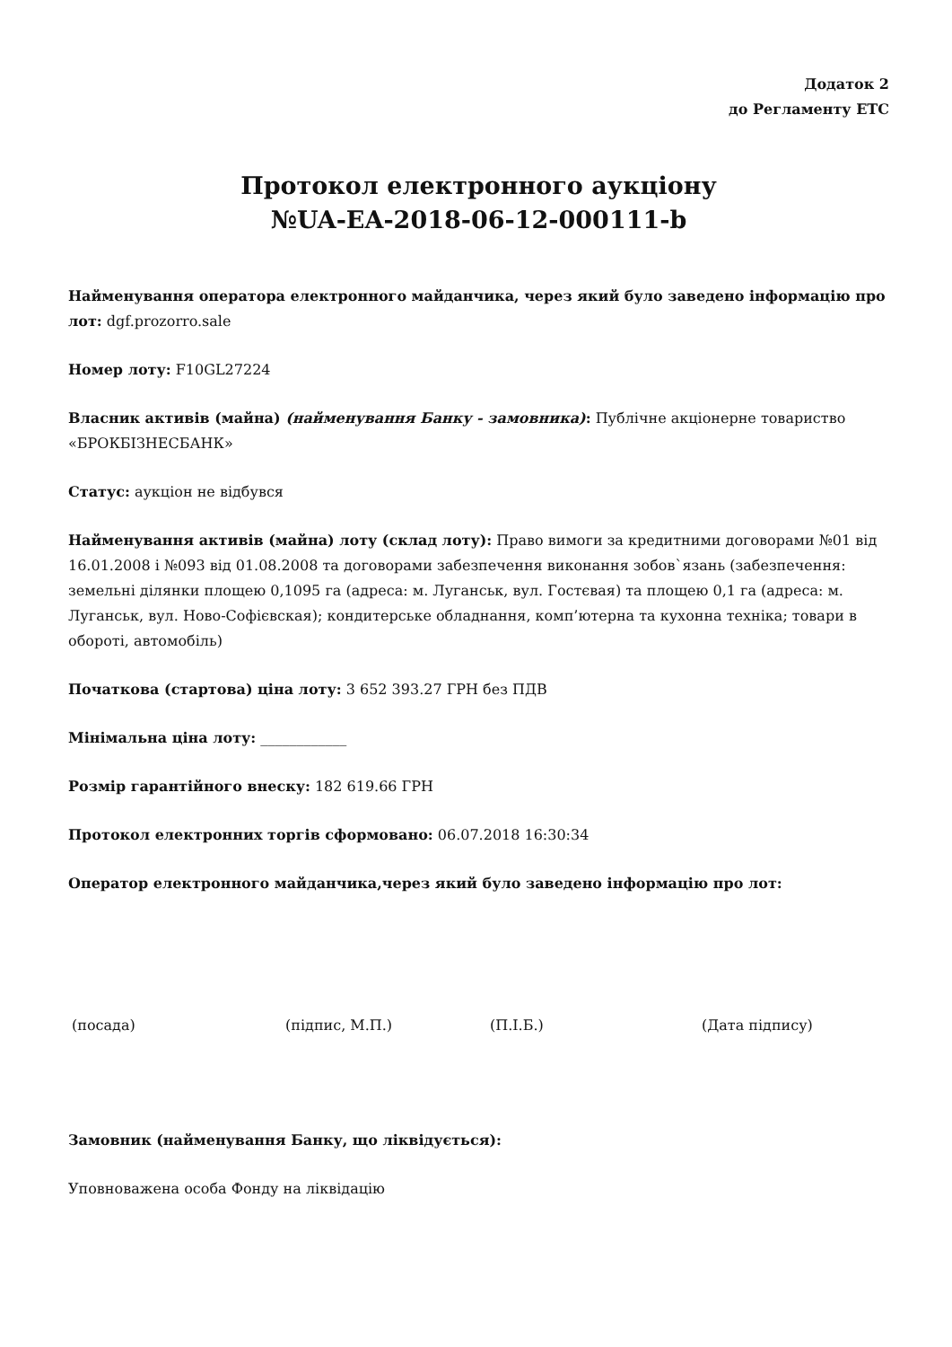Додаток 2
до Регламенту ЕТС
Протокол електронного аукціону
№UA-EA-2018-06-12-000111-b
Найменування оператора електронного майданчика, через який було заведено інформацію про лот: dgf.prozorro.sale
Номер лоту: F10GL27224
Власник активів (майна) (найменування Банку - замовника): Публічне акціонерне товариство «БРОКБІЗНЕСБАНК»
Статус: аукціон не відбувся
Найменування активів (майна) лоту (склад лоту): Право вимоги за кредитними договорами №01 від 16.01.2008 і №093 від 01.08.2008 та договорами забезпечення виконання зобов`язань (забезпечення: земельні ділянки площею 0,1095 га (адреса: м. Луганськ, вул. Гостєвая) та площею 0,1 га (адреса: м. Луганськ, вул. Ново-Софієвская); кондитерське обладнання, комп’ютерна та кухонна техніка; товари в обороті, автомобіль)
Початкова (стартова) ціна лоту: 3 652 393.27 ГРН без ПДВ
Мінімальна ціна лоту: ____________
Розмір гарантійного внеску: 182 619.66 ГРН
Протокол електронних торгів сформовано: 06.07.2018 16:30:34
Оператор електронного майданчика,через який було заведено інформацію про лот:
(посада) (підпис, М.П.) (П.І.Б.) (Дата підпису)
Замовник (найменування Банку, що ліквідується):
Уповноважена особа Фонду на ліквідацію